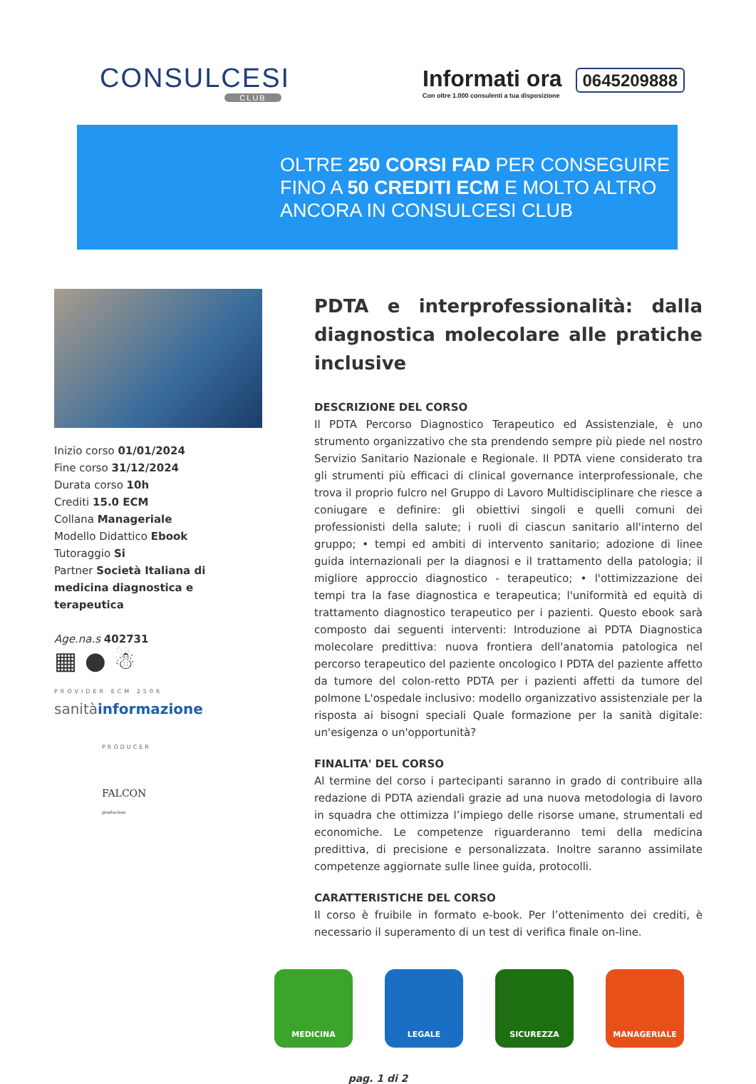CONSULCESI
CLUB
Informati ora 0645209888
Con oltre 1.000 consulenti a tua disposizione
OLTRE 250 CORSI FAD PER CONSEGUIRE
FINO A 50 CREDITI ECM E MOLTO ALTRO
ANCORA IN CONSULCESI CLUB
Inizio corso 01/01/2024
Fine corso 31/12/2024
Durata corso 10h
Crediti 15.0 ECM
Collana Manageriale
Modello Didattico Ebook
Tutoraggio Si
Partner Società Italiana di medicina diagnostica e terapeutica
Age.na.s 402731
▦ ● ☃
PROVIDER ECM 2506
sanitàinformazione
PRODUCER
FALCON
production
PDTA e interprofessionalità: dalla diagnostica molecolare alle pratiche inclusive
DESCRIZIONE DEL CORSO
Il PDTA Percorso Diagnostico Terapeutico ed Assistenziale, è uno strumento organizzativo che sta prendendo sempre più piede nel nostro Servizio Sanitario Nazionale e Regionale. Il PDTA viene considerato tra gli strumenti più efficaci di clinical governance interprofessionale, che trova il proprio fulcro nel Gruppo di Lavoro Multidisciplinare che riesce a coniugare e definire: gli obiettivi singoli e quelli comuni dei professionisti della salute; i ruoli di ciascun sanitario all'interno del gruppo; • tempi ed ambiti di intervento sanitario; adozione di linee guida internazionali per la diagnosi e il trattamento della patologia; il migliore approccio diagnostico - terapeutico; • l'ottimizzazione dei tempi tra la fase diagnostica e terapeutica; l'uniformità ed equità di trattamento diagnostico terapeutico per i pazienti. Questo ebook sarà composto dai seguenti interventi: Introduzione ai PDTA Diagnostica molecolare predittiva: nuova frontiera dell'anatomia patologica nel percorso terapeutico del paziente oncologico I PDTA del paziente affetto da tumore del colon-retto PDTA per i pazienti affetti da tumore del polmone L'ospedale inclusivo: modello organizzativo assistenziale per la risposta ai bisogni speciali Quale formazione per la sanità digitale: un'esigenza o un'opportunità?
FINALITA' DEL CORSO
Al termine del corso i partecipanti saranno in grado di contribuire alla redazione di PDTA aziendali grazie ad una nuova metodologia di lavoro in squadra che ottimizza l’impiego delle risorse umane, strumentali ed economiche. Le competenze riguarderanno temi della medicina predittiva, di precisione e personalizzata. Inoltre saranno assimilate competenze aggiornate sulle linee guida, protocolli.
CARATTERISTICHE DEL CORSO
Il corso è fruibile in formato e-book. Per l’ottenimento dei crediti, è necessario il superamento di un test di verifica finale on-line.
MEDICINA LEGALE SICUREZZA MANAGERIALE
pag. 1 di 2